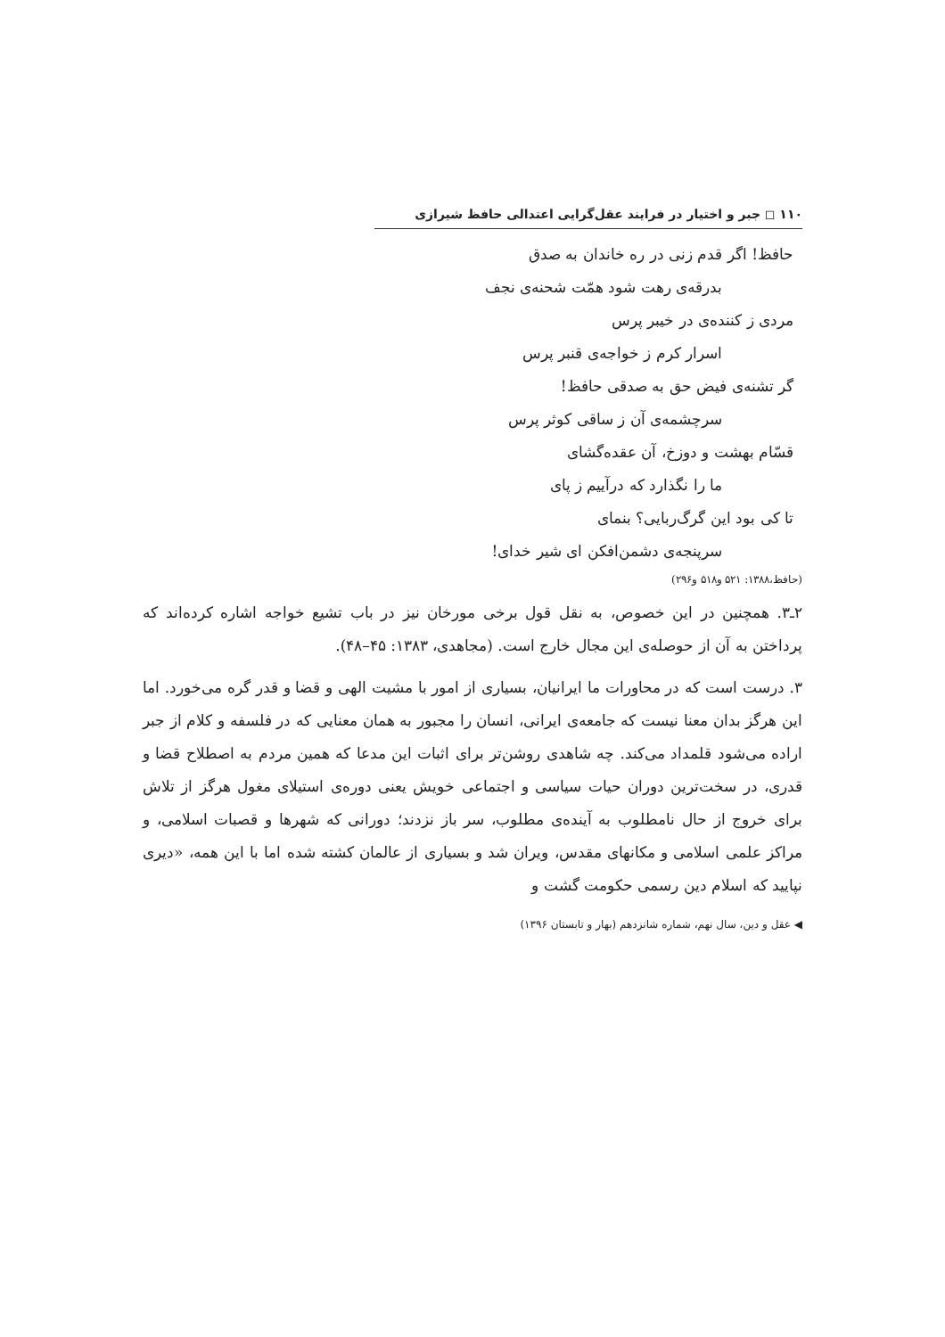۱۱۰ ◻ جبر و اختیار در فرایند عقل‌گرایی اعتدالی حافظ شیرازی
حافظ! اگر قدم زنی در ره خاندان به صدق
بدرقه‌ی رهت شود همّت شحنه‌ی نجف
مردی ز کننده‌ی در خیبر پرس
اسرار کرم ز خواجه‌ی قنبر پرس
گر تشنه‌ی فیض حق به صدقی حافظ!
سرچشمه‌ی آن ز ساقی کوثر پرس
قسّام بهشت و دوزخ، آن عقده‌گشای
ما را نگذارد که درآییم ز پای
تا کی بود این گرگ‌ربایی؟ بنمای
سرپنجه‌ی دشمن‌افکن ای شیر خدای!
(حافظ،۱۳۸۸: ۵۲۱ و۵۱۸ و۲۹۶)
۲ـ۳. همچنین در این خصوص، به نقل قول برخی مورخان نیز در باب تشیع خواجه اشاره کرده‌اند که پرداختن به آن از حوصله‌ی این مجال خارج است. (مجاهدی، ۱۳۸۳: ۴۵–۴۸).
۳. درست است که در محاورات ما ایرانیان، بسیاری از امور با مشیت الهی و قضا و قدر گره می‌خورد. اما این هرگز بدان معنا نیست که جامعه‌ی ایرانی، انسان را مجبور به همان معنایی که در فلسفه و کلام از جبر اراده می‌شود قلمداد می‌کند. چه شاهدی روشن‌تر برای اثبات این مدعا که همین مردم به اصطلاح قضا و قدری، در سخت‌ترین دوران حیات سیاسی و اجتماعی خویش یعنی دوره‌ی استیلای مغول هرگز از تلاش برای خروج از حال نامطلوب به آینده‌ی مطلوب، سر باز نزدند؛ دورانی که شهرها و قصبات اسلامی، و مراکز علمی اسلامی و مکانهای مقدس، ویران شد و بسیاری از عالمان کشته شده اما با این همه، «دیری نپایید که اسلام دین رسمی حکومت گشت و
◀ عقل و دین، سال نهم، شماره شانزدهم (بهار و تابستان ۱۳۹۶)